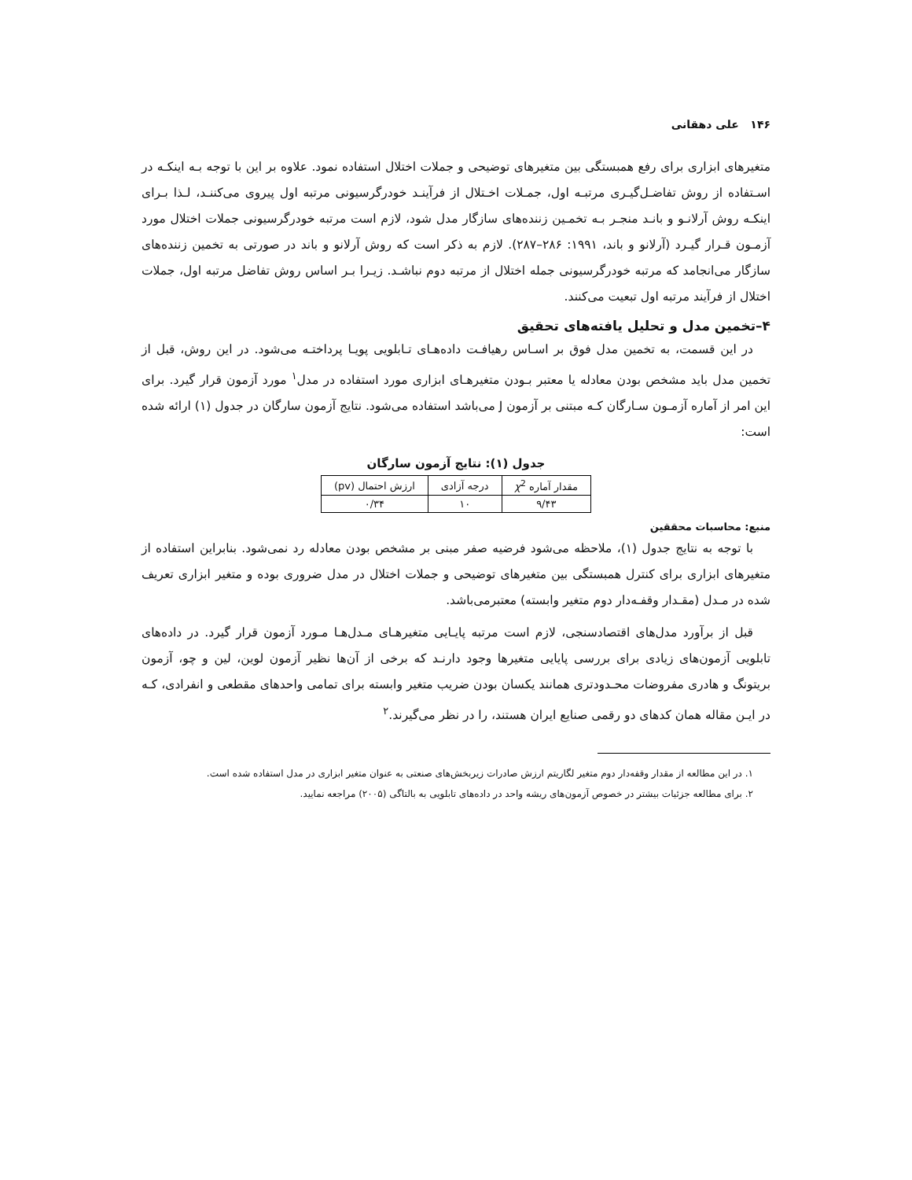۱۴۶ علی دهقانی
متغیرهای ابزاری برای رفع همبستگی بین متغیرهای توضیحی و جملات اختلال استفاده نمود. علاوه بر این با توجه بـه اینکـه در اسـتفاده از روش تفاضـل‌گیـری مرتبـه اول، جمـلات اخـتلال از فرآینـد خودرگرسیونی مرتبه اول پیروی می‌کننـد، لـذا بـرای اینکـه روش آرلانـو و بانـد منجـر بـه تخمـین زننده‌های سازگار مدل شود، لازم است مرتبه خودرگرسیونی جملات اختلال مورد آزمـون قـرار گیـرد (آرلانو و باند، ۱۹۹۱: ۲۸۶–۲۸۷). لازم به ذکر است که روش آرلانو و باند در صورتی به تخمین زننده‌های سازگار می‌انجامد که مرتبه خودرگرسیونی جمله اختلال از مرتبه دوم نباشـد. زیـرا بـر اساس روش تفاضل مرتبه اول، جملات اختلال از فرآیند مرتبه اول تبعیت می‌کنند.
۴–تخمین مدل و تحلیل یافته‌های تحقیق
در این قسمت، به تخمین مدل فوق بر اسـاس رهیافـت داده‌هـای تـابلویی پویـا پرداختـه می‌شود. در این روش، قبل از تخمین مدل باید مشخص بودن معادله یا معتبر بـودن متغیرهـای ابزاری مورد استفاده در مدل<sup>۱</sup> مورد آزمون قرار گیرد. برای این امر از آماره آزمـون سـارگان کـه مبتنی بر آزمون J می‌باشد استفاده می‌شود. نتایج آزمون سارگان در جدول (۱) ارائه شده است:
جدول (۱): نتایج آزمون سارگان
| مقدار آماره χ<sup>2</sup> | درجه آزادی | ارزش احتمال (pv) |
| --- | --- | --- |
| ۹/۴۳ | ۱۰ | ۰/۳۴ |
منبع: محاسبات محققین
با توجه به نتایج جدول (۱)، ملاحظه می‌شود فرضیه صفر مبنی بر مشخص بودن معادله رد نمی‌شود. بنابراین استفاده از متغیرهای ابزاری برای کنترل همبستگی بین متغیرهای توضیحی و جملات اختلال در مدل ضروری بوده و متغیر ابزاری تعریف شده در مـدل (مقـدار وقفـه‌دار دوم متغیر وابسته) معتبرمی‌باشد.
قبل از برآورد مدل‌های اقتصادسنجی، لازم است مرتبه پایـایی متغیرهـای مـدل‌هـا مـورد آزمون قرار گیرد. در داده‌های تابلویی آزمون‌های زیادی برای بررسی پایایی متغیرها وجود دارنـد که برخی از آن‌ها نظیر آزمون لوین، لین و چو، آزمون بریتونگ و هادری مفروضات محـدودتری همانند یکسان بودن ضریب متغیر وابسته برای تمامی واحدهای مقطعی و انفرادی، کـه در ایـن مقاله همان کدهای دو رقمی صنایع ایران هستند، را در نظر می‌گیرند.<sup>۲</sup>
۱. در این مطالعه از مقدار وقفه‌دار دوم متغیر لگاریتم ارزش صادرات زیربخش‌های صنعتی به عنوان متغیر ابزاری در مدل استفاده شده است.
۲. برای مطالعه جزئیات بیشتر در خصوص آزمون‌های ریشه واحد در داده‌های تابلویی به بالتاگی (۲۰۰۵) مراجعه نمایید.